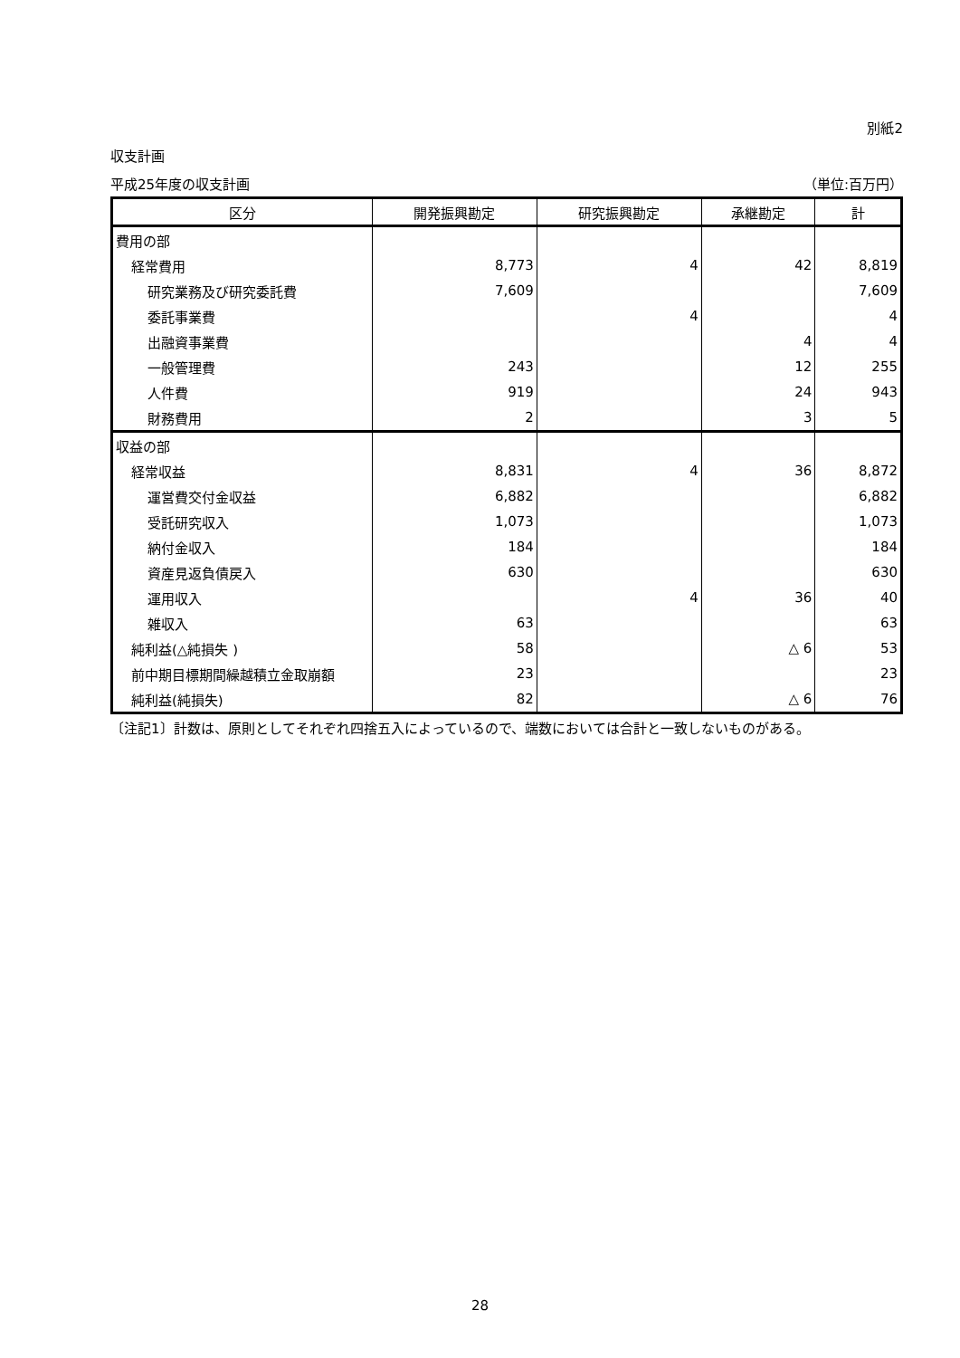別紙2
収支計画
平成25年度の収支計画 （単位:百万円）
| 区分 | 開発振興勘定 | 研究振興勘定 | 承継勘定 | 計 |
| --- | --- | --- | --- | --- |
| 費用の部 | | | | |
| 経常費用 | 8,773 | 4 | 42 | 8,819 |
| 研究業務及び研究委託費 | 7,609 | | | 7,609 |
| 委託事業費 | | 4 | | 4 |
| 出融資事業費 | | | 4 | 4 |
| 一般管理費 | 243 | | 12 | 255 |
| 人件費 | 919 | | 24 | 943 |
| 財務費用 | 2 | | 3 | 5 |
| 収益の部 | | | | |
| 経常収益 | 8,831 | 4 | 36 | 8,872 |
| 運営費交付金収益 | 6,882 | | | 6,882 |
| 受託研究収入 | 1,073 | | | 1,073 |
| 納付金収入 | 184 | | | 184 |
| 資産見返負債戻入 | 630 | | | 630 |
| 運用収入 | | 4 | 36 | 40 |
| 雑収入 | 63 | | | 63 |
| 純利益(△純損失 ) | 58 | | △ 6 | 53 |
| 前中期目標期間繰越積立金取崩額 | 23 | | | 23 |
| 純利益(純損失) | 82 | | △ 6 | 76 |
〔注記1〕計数は、原則としてそれぞれ四捨五入によっているので、端数においては合計と一致しないものがある。
28